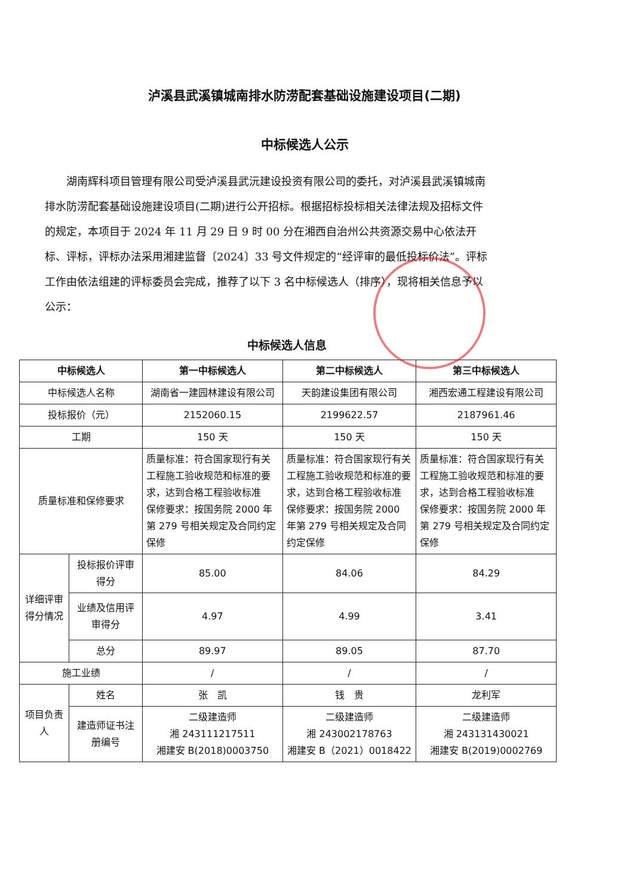泸溪县武溪镇城南排水防涝配套基础设施建设项目(二期)
中标候选人公示
湖南辉科项目管理有限公司受泸溪县武沅建设投资有限公司的委托，对泸溪县武溪镇城南排水防涝配套基础设施建设项目(二期)进行公开招标。根据招标投标相关法律法规及招标文件的规定，本项目于 2024 年 11 月 29 日 9 时 00 分在湘西自治州公共资源交易中心依法开标、评标，评标办法采用湘建监督〔2024〕33 号文件规定的“经评审的最低投标价法”。评标工作由依法组建的评标委员会完成，推荐了以下 3 名中标候选人（排序），现将相关信息予以公示：
中标候选人信息
| 中标候选人 | | 第一中标候选人 | 第二中标候选人 | 第三中标候选人 |
| --- | --- | --- | --- | --- |
| 中标候选人名称 | | 湖南省一建园林建设有限公司 | 天韵建设集团有限公司 | 湘西宏通工程建设有限公司 |
| 投标报价（元） | | 2152060.15 | 2199622.57 | 2187961.46 |
| 工期 | | 150 天 | 150 天 | 150 天 |
| 质量标准和保修要求 | | 质量标准：符合国家现行有关工程施工验收规范和标准的要求，达到合格工程验收标准 保修要求：按国务院 2000 年第 279 号相关规定及合同约定保修 | 质量标准：符合国家现行有关工程施工验收规范和标准的要求，达到合格工程验收标准 保修要求：按国务院 2000 年第 279 号相关规定及合同约定保修 | 质量标准：符合国家现行有关工程施工验收规范和标准的要求，达到合格工程验收标准 保修要求：按国务院 2000 年第 279 号相关规定及合同约定保修 |
| 详细评审得分情况 | 投标报价评审得分 | 85.00 | 84.06 | 84.29 |
| | 业绩及信用评审得分 | 4.97 | 4.99 | 3.41 |
| | 总分 | 89.97 | 89.05 | 87.70 |
| 施工业绩 | | / | / | / |
| 项目负责人 | 姓名 | 张 凯 | 钱 贵 | 龙利军 |
| | 建造师证书注册编号 | 二级建造师 湘 243111217511 湘建安 B(2018)0003750 | 二级建造师 湘 243002178763 湘建安 B（2021）0018422 | 二级建造师 湘 243131430021 湘建安 B(2019)0002769 |